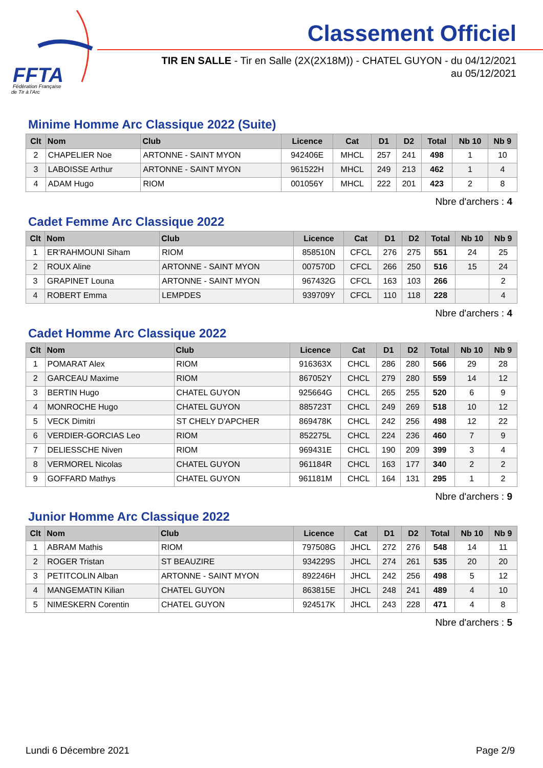FFTA
Fédération Française
de Tir à l'Arc
Classement Officiel
TIR EN SALLE - Tir en Salle (2X(2X18M)) - CHATEL GUYON - du 04/12/2021
au 05/12/2021
Minime Homme Arc Classique 2022 (Suite)
| Clt | Nom | Club | Licence | Cat | D1 | D2 | Total | Nb 10 | Nb 9 |
| --- | --- | --- | --- | --- | --- | --- | --- | --- | --- |
| 2 | CHAPELIER Noe | ARTONNE - SAINT MYON | 942406E | MHCL | 257 | 241 | 498 | 1 | 10 |
| 3 | LABOISSE Arthur | ARTONNE - SAINT MYON | 961522H | MHCL | 249 | 213 | 462 | 1 | 4 |
| 4 | ADAM Hugo | RIOM | 001056Y | MHCL | 222 | 201 | 423 | 2 | 8 |
Nbre d'archers : 4
Cadet Femme Arc Classique 2022
| Clt | Nom | Club | Licence | Cat | D1 | D2 | Total | Nb 10 | Nb 9 |
| --- | --- | --- | --- | --- | --- | --- | --- | --- | --- |
| 1 | ER'RAHMOUNI Siham | RIOM | 858510N | CFCL | 276 | 275 | 551 | 24 | 25 |
| 2 | ROUX Aline | ARTONNE - SAINT MYON | 007570D | CFCL | 266 | 250 | 516 | 15 | 24 |
| 3 | GRAPINET Louna | ARTONNE - SAINT MYON | 967432G | CFCL | 163 | 103 | 266 | | 2 |
| 4 | ROBERT Emma | LEMPDES | 939709Y | CFCL | 110 | 118 | 228 | | 4 |
Nbre d'archers : 4
Cadet Homme Arc Classique 2022
| Clt | Nom | Club | Licence | Cat | D1 | D2 | Total | Nb 10 | Nb 9 |
| --- | --- | --- | --- | --- | --- | --- | --- | --- | --- |
| 1 | POMARAT Alex | RIOM | 916363X | CHCL | 286 | 280 | 566 | 29 | 28 |
| 2 | GARCEAU Maxime | RIOM | 867052Y | CHCL | 279 | 280 | 559 | 14 | 12 |
| 3 | BERTIN Hugo | CHATEL GUYON | 925664G | CHCL | 265 | 255 | 520 | 6 | 9 |
| 4 | MONROCHE Hugo | CHATEL GUYON | 885723T | CHCL | 249 | 269 | 518 | 10 | 12 |
| 5 | VECK Dimitri | ST CHELY D'APCHER | 869478K | CHCL | 242 | 256 | 498 | 12 | 22 |
| 6 | VERDIER-GORCIAS Leo | RIOM | 852275L | CHCL | 224 | 236 | 460 | 7 | 9 |
| 7 | DELIESSCHE Niven | RIOM | 969431E | CHCL | 190 | 209 | 399 | 3 | 4 |
| 8 | VERMOREL Nicolas | CHATEL GUYON | 961184R | CHCL | 163 | 177 | 340 | 2 | 2 |
| 9 | GOFFARD Mathys | CHATEL GUYON | 961181M | CHCL | 164 | 131 | 295 | 1 | 2 |
Nbre d'archers : 9
Junior Homme Arc Classique 2022
| Clt | Nom | Club | Licence | Cat | D1 | D2 | Total | Nb 10 | Nb 9 |
| --- | --- | --- | --- | --- | --- | --- | --- | --- | --- |
| 1 | ABRAM Mathis | RIOM | 797508G | JHCL | 272 | 276 | 548 | 14 | 11 |
| 2 | ROGER Tristan | ST BEAUZIRE | 934229S | JHCL | 274 | 261 | 535 | 20 | 20 |
| 3 | PETITCOLIN Alban | ARTONNE - SAINT MYON | 892246H | JHCL | 242 | 256 | 498 | 5 | 12 |
| 4 | MANGEMATIN Kilian | CHATEL GUYON | 863815E | JHCL | 248 | 241 | 489 | 4 | 10 |
| 5 | NIMESKERN Corentin | CHATEL GUYON | 924517K | JHCL | 243 | 228 | 471 | 4 | 8 |
Nbre d'archers : 5
Lundi 6 Décembre 2021 Page 2/9